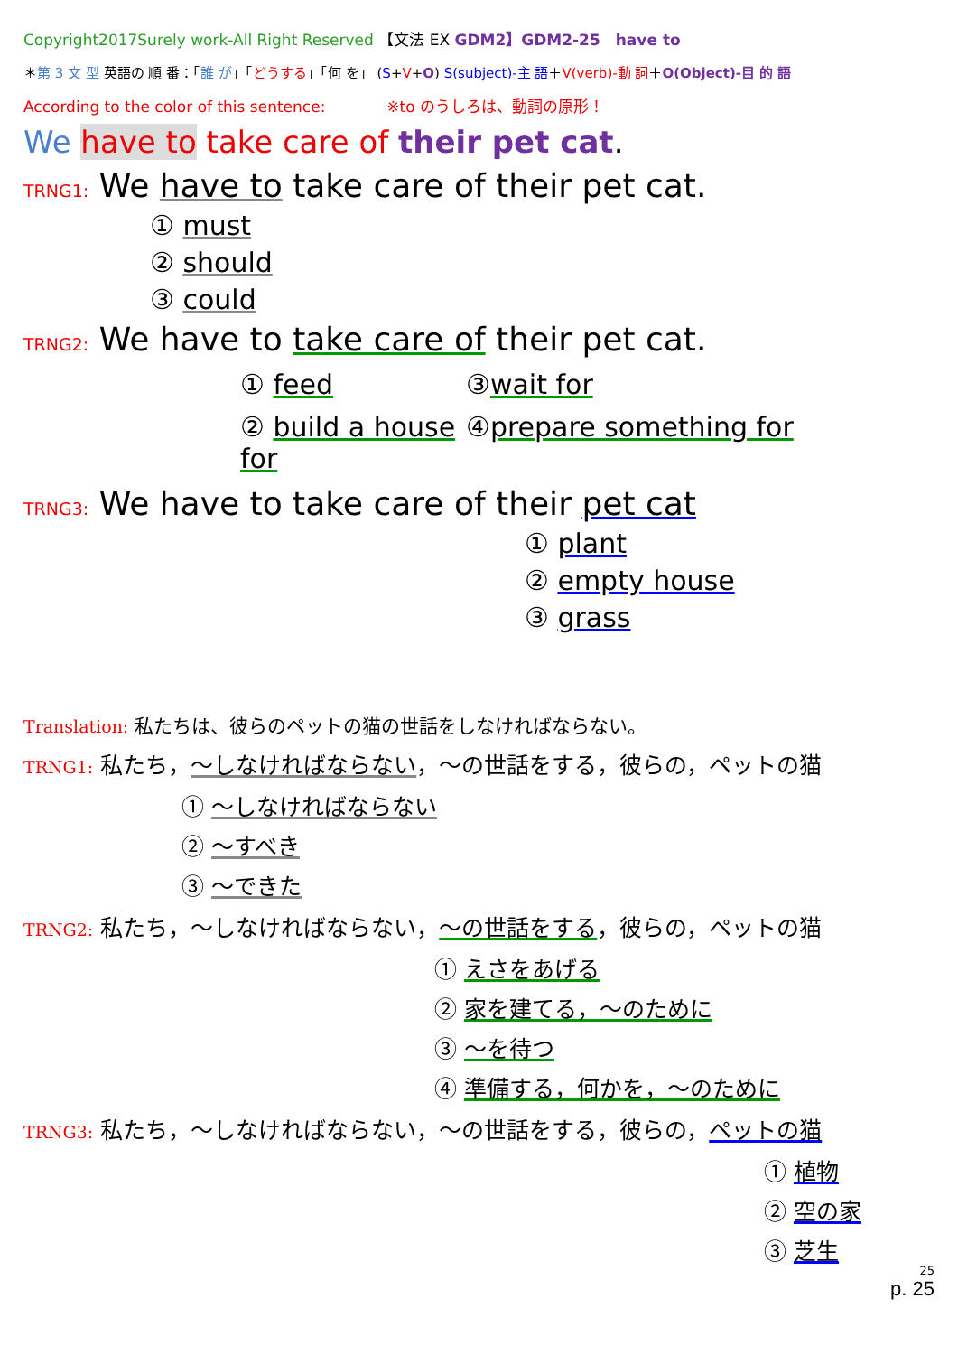Copyright2017Surely work-All Right Reserved 【文法 EX GDM2】GDM2-25　have to
＊第 3 文 型 英語の 順 番：「誰 が」「どうする」「何 を」 (S+V+O) S(subject)-主 語＋V(verb)-動 詞＋O(Object)-目 的 語
According to the color of this sentence:　　　　※to のうしろは、動詞の原形！
We have to take care of their pet cat.
TRNG1: We have to take care of their pet cat.
① must
② should
③ could
TRNG2: We have to take care of their pet cat.
① feed
③wait for
② build a house for
④prepare something for
TRNG3: We have to take care of their pet cat
① plant
② empty house
③ grass
Translation: 私たちは、彼らのペットの猫の世話をしなければならない。
TRNG1: 私たち，～しなければならない，～の世話をする，彼らの，ペットの猫
① ～しなければならない
② ～すべき
③ ～できた
TRNG2: 私たち，～しなければならない，～の世話をする，彼らの，ペットの猫
① えさをあげる
② 家を建てる，～のために
③ ～を待つ
④ 準備する，何かを，～のために
TRNG3: 私たち，～しなければならない，～の世話をする，彼らの，ペットの猫
① 植物
② 空の家
③ 芝生
25
p. 25